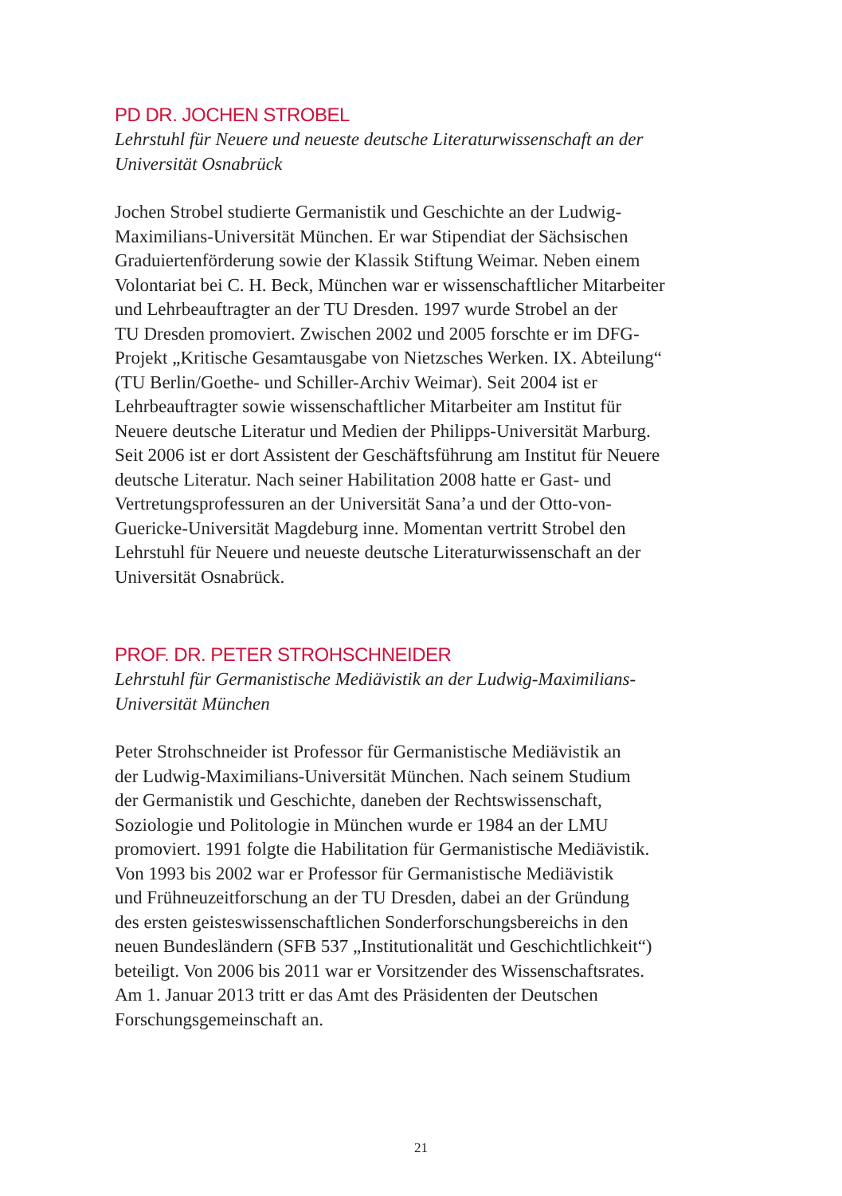PD DR. JOCHEN STROBEL
Lehrstuhl für Neuere und neueste deutsche Literaturwissenschaft an der
Universität Osnabrück
Jochen Strobel studierte Germanistik und Geschichte an der Ludwig-
Maximilians-Universität München. Er war Stipendiat der Sächsischen
Graduiertenförderung sowie der Klassik Stiftung Weimar. Neben einem
Volontariat bei C. H. Beck, München war er wissenschaftlicher Mitarbeiter
und Lehrbeauftragter an der TU Dresden. 1997 wurde Strobel an der
TU Dresden promoviert. Zwischen 2002 und 2005 forschte er im DFG-
Projekt „Kritische Gesamtausgabe von Nietzsches Werken. IX. Abteilung“
(TU Berlin/Goethe- und Schiller-Archiv Weimar). Seit 2004 ist er
Lehrbeauftragter sowie wissenschaftlicher Mitarbeiter am Institut für
Neuere deutsche Literatur und Medien der Philipps-Universität Marburg.
Seit 2006 ist er dort Assistent der Geschäftsführung am Institut für Neuere
deutsche Literatur. Nach seiner Habilitation 2008 hatte er Gast- und
Vertretungsprofessuren an der Universität Sana’a und der Otto-von-
Guericke-Universität Magdeburg inne. Momentan vertritt Strobel den
Lehrstuhl für Neuere und neueste deutsche Literaturwissenschaft an der
Universität Osnabrück.
PROF. DR. PETER STROHSCHNEIDER
Lehrstuhl für Germanistische Mediävistik an der Ludwig-Maximilians-
Universität München
Peter Strohschneider ist Professor für Germanistische Mediävistik an
der Ludwig-Maximilians-Universität München. Nach seinem Studium
der Germanistik und Geschichte, daneben der Rechtswissenschaft,
Soziologie und Politologie in München wurde er 1984 an der LMU
promoviert. 1991 folgte die Habilitation für Germanistische Mediävistik.
Von 1993 bis 2002 war er Professor für Germanistische Mediävistik
und Frühneuzeitforschung an der TU Dresden, dabei an der Gründung
des ersten geisteswissenschaftlichen Sonderforschungsbereichs in den
neuen Bundesländern (SFB 537 „Institutionalität und Geschichtlichkeit“)
beteiligt. Von 2006 bis 2011 war er Vorsitzender des Wissenschaftsrates.
Am 1. Januar 2013 tritt er das Amt des Präsidenten der Deutschen
Forschungsgemeinschaft an.
21